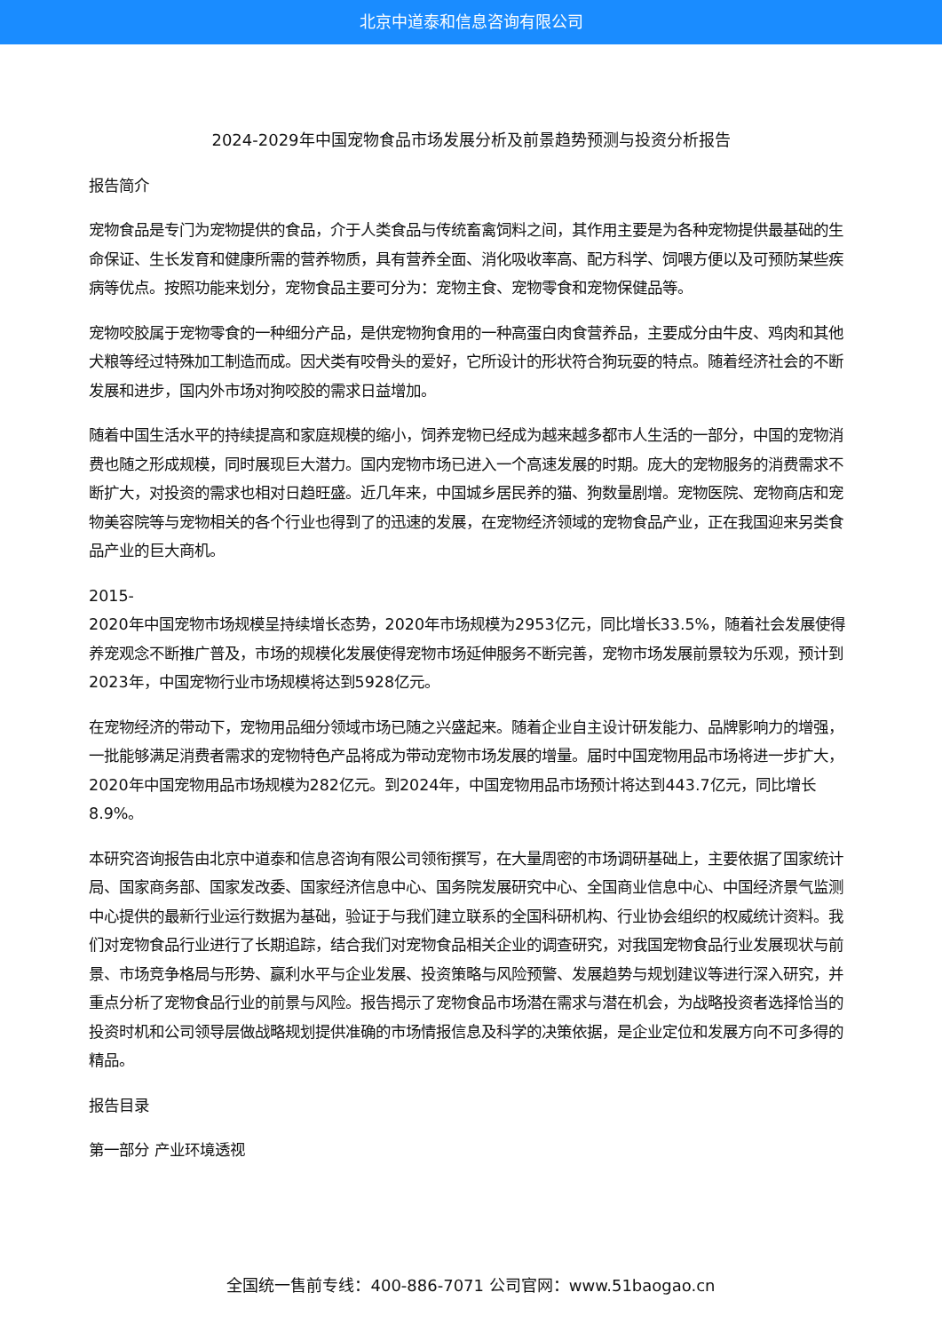北京中道泰和信息咨询有限公司
2024-2029年中国宠物食品市场发展分析及前景趋势预测与投资分析报告
报告简介
宠物食品是专门为宠物提供的食品，介于人类食品与传统畜禽饲料之间，其作用主要是为各种宠物提供最基础的生命保证、生长发育和健康所需的营养物质，具有营养全面、消化吸收率高、配方科学、饲喂方便以及可预防某些疾病等优点。按照功能来划分，宠物食品主要可分为：宠物主食、宠物零食和宠物保健品等。
宠物咬胶属于宠物零食的一种细分产品，是供宠物狗食用的一种高蛋白肉食营养品，主要成分由牛皮、鸡肉和其他犬粮等经过特殊加工制造而成。因犬类有咬骨头的爱好，它所设计的形状符合狗玩耍的特点。随着经济社会的不断发展和进步，国内外市场对狗咬胶的需求日益增加。
随着中国生活水平的持续提高和家庭规模的缩小，饲养宠物已经成为越来越多都市人生活的一部分，中国的宠物消费也随之形成规模，同时展现巨大潜力。国内宠物市场已进入一个高速发展的时期。庞大的宠物服务的消费需求不断扩大，对投资的需求也相对日趋旺盛。近几年来，中国城乡居民养的猫、狗数量剧增。宠物医院、宠物商店和宠物美容院等与宠物相关的各个行业也得到了的迅速的发展，在宠物经济领域的宠物食品产业，正在我国迎来另类食品产业的巨大商机。
2015-
2020年中国宠物市场规模呈持续增长态势，2020年市场规模为2953亿元，同比增长33.5%，随着社会发展使得养宠观念不断推广普及，市场的规模化发展使得宠物市场延伸服务不断完善，宠物市场发展前景较为乐观，预计到2023年，中国宠物行业市场规模将达到5928亿元。
在宠物经济的带动下，宠物用品细分领域市场已随之兴盛起来。随着企业自主设计研发能力、品牌影响力的增强，一批能够满足消费者需求的宠物特色产品将成为带动宠物市场发展的增量。届时中国宠物用品市场将进一步扩大，2020年中国宠物用品市场规模为282亿元。到2024年，中国宠物用品市场预计将达到443.7亿元，同比增长8.9%。
本研究咨询报告由北京中道泰和信息咨询有限公司领衔撰写，在大量周密的市场调研基础上，主要依据了国家统计局、国家商务部、国家发改委、国家经济信息中心、国务院发展研究中心、全国商业信息中心、中国经济景气监测中心提供的最新行业运行数据为基础，验证于与我们建立联系的全国科研机构、行业协会组织的权威统计资料。我们对宠物食品行业进行了长期追踪，结合我们对宠物食品相关企业的调查研究，对我国宠物食品行业发展现状与前景、市场竞争格局与形势、赢利水平与企业发展、投资策略与风险预警、发展趋势与规划建议等进行深入研究，并重点分析了宠物食品行业的前景与风险。报告揭示了宠物食品市场潜在需求与潜在机会，为战略投资者选择恰当的投资时机和公司领导层做战略规划提供准确的市场情报信息及科学的决策依据，是企业定位和发展方向不可多得的精品。
报告目录
第一部分 产业环境透视
全国统一售前专线：400-886-7071 公司官网：www.51baogao.cn